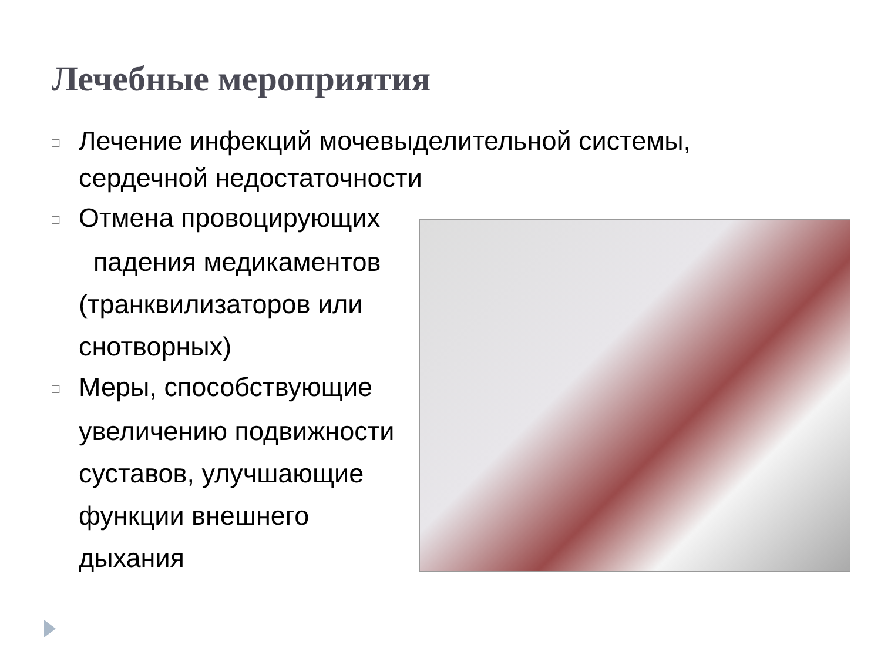Лечебные мероприятия
□ Лечение инфекций мочевыделительной системы,
сердечной недостаточности
□ Отмена провоцирующих
падения медикаментов
(транквилизаторов или
снотворных)
□ Меры, способствующие
увеличению подвижности
суставов, улучшающие
функции внешнего
дыхания